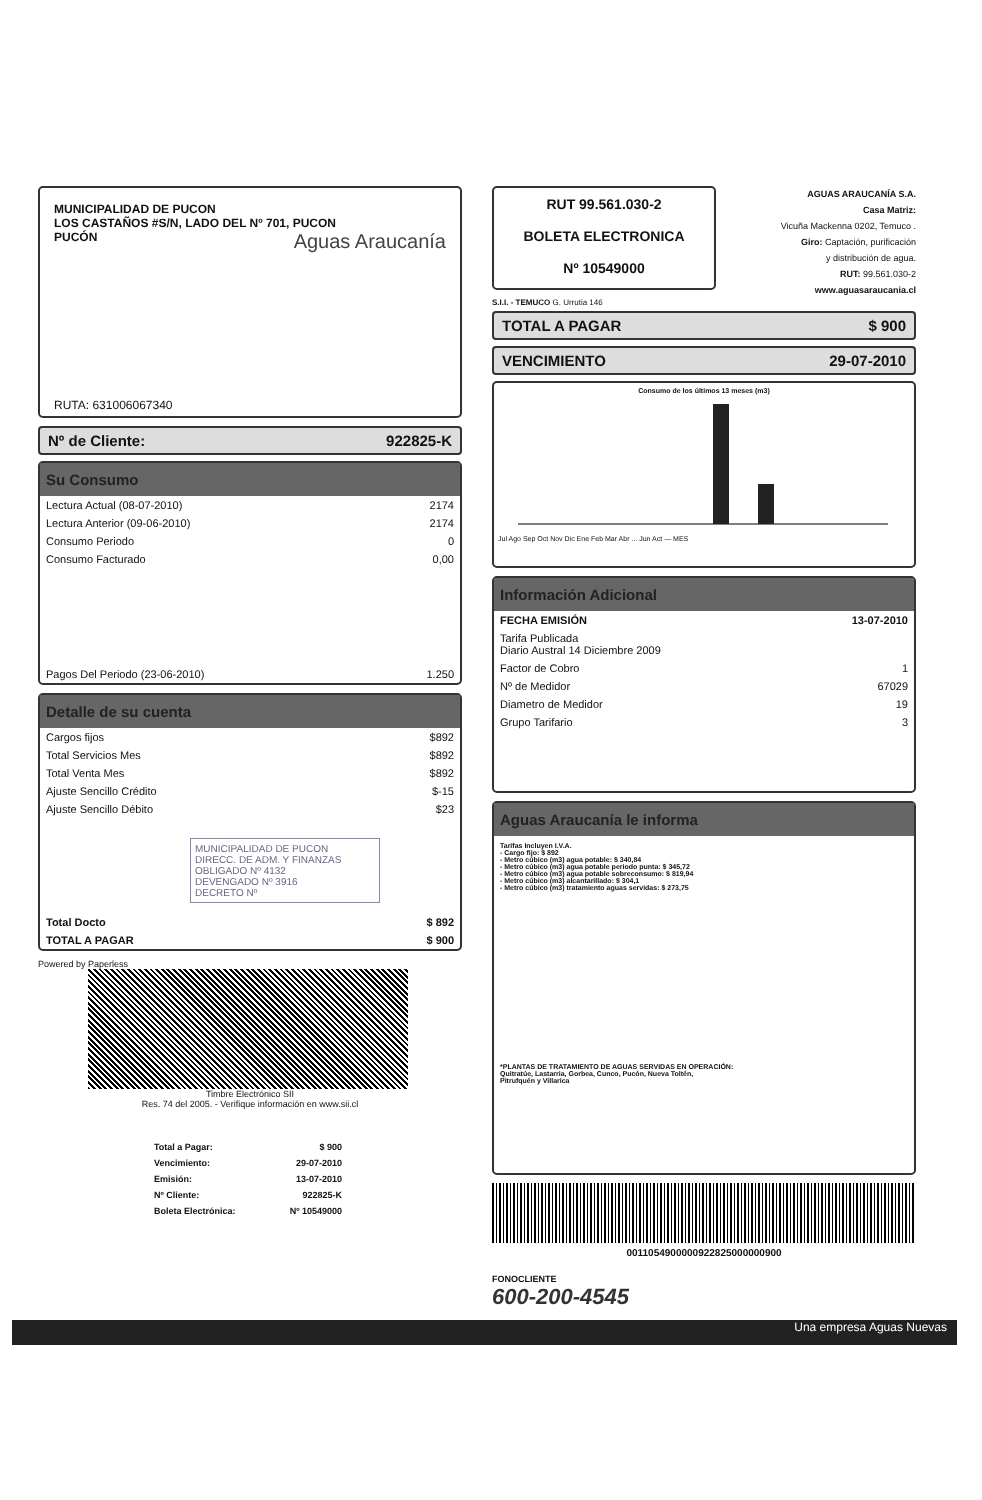MUNICIPALIDAD DE PUCON
LOS CASTAÑOS #S/N, LADO DEL Nº 701, PUCON
PUCÓN
Aguas Araucanía
RUTA: 631006067340
Nº de Cliente: 922825-K
Su Consumo
| Lectura Actual (08-07-2010) | 2174 |
| Lectura Anterior (09-06-2010) | 2174 |
| Consumo Periodo | 0 |
| Consumo Facturado | 0,00 |
| Pagos Del Periodo (23-06-2010) | 1.250 |
Detalle de su cuenta
| Cargos fijos | $892 |
| Total Servicios Mes | $892 |
| Total Venta Mes | $892 |
| Ajuste Sencillo Crédito | $-15 |
| Ajuste Sencillo Débito | $23 |
MUNICIPALIDAD DE PUCON
DIRECC. DE ADM. Y FINANZAS
OBLIGADO Nº 4132
DEVENGADO Nº 3916
DECRETO Nº
| Total Docto | $ 892 |
| TOTAL A PAGAR | $ 900 |
Powered by Paperless
Timbre Electrónico SII
Res. 74 del 2005. - Verifique información en www.sii.cl
| Total a Pagar: | $ 900 |
| Vencimiento: | 29-07-2010 |
| Emisión: | 13-07-2010 |
| Nº Cliente: | 922825-K |
| Boleta Electrónica: | Nº 10549000 |
RUT 99.561.030-2
BOLETA ELECTRONICA
Nº 10549000
AGUAS ARAUCANÍA S.A.
Casa Matriz:
Vicuña Mackenna 0202, Temuco .
Giro: Captación, purificación
y distribución de agua.
RUT: 99.561.030-2
www.aguasaraucania.cl
S.I.I. - TEMUCO G. Urrutia 146
TOTAL A PAGAR $ 900
VENCIMIENTO 29-07-2010
Consumo de los últimos 13 meses (m3)
Jul Ago Sep Oct Nov Dic Ene Feb Mar Abr ... Jun Act — MES
Información Adicional
| FECHA EMISIÓN | 13-07-2010 |
| Tarifa Publicada Diario Austral 14 Diciembre 2009 | |
| Factor de Cobro | 1 |
| Nº de Medidor | 67029 |
| Diametro de Medidor | 19 |
| Grupo Tarifario | 3 |
Aguas Araucanía le informa
Tarifas Incluyen I.V.A.
- Cargo fijo: $ 892
- Metro cúbico (m3) agua potable: $ 340,84
- Metro cúbico (m3) agua potable periodo punta: $ 345,72
- Metro cúbico (m3) agua potable sobreconsumo: $ 819,94
- Metro cúbico (m3) alcantarillado: $ 304,1
- Metro cúbico (m3) tratamiento aguas servidas: $ 273,75
*PLANTAS DE TRATAMIENTO DE AGUAS SERVIDAS EN OPERACIÓN:
Quitratúe, Lastarria, Gorbea, Cunco, Pucón, Nueva Toltén,
Pitrufquén y Villarica
0011054900000922825000000900
FONOCLIENTE
600-200-4545
Una empresa Aguas Nuevas